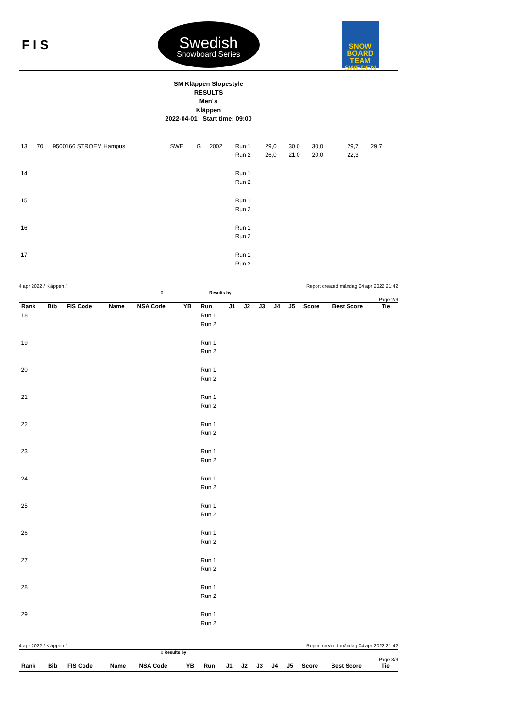F I S
Swedish
Snowboard Series
SNOW BOARD TEAM SWEDEN
SM Kläppen Slopestyle
RESULTS
Men´s
Kläppen
2022-04-01 Start time: 09:00
| 13 | 70 | 9500166 STROEM Hampus | SWE | G | 2002 | Run 1 | 29,0 | 30,0 | 30,0 | | | 29,7 | 29,7 | |
| | | | | | | Run 2 | 26,0 | 21,0 | 20,0 | | | 22,3 | | |
| 14 | | | | | | Run 1 | | | | | | | | |
| | | | | | | Run 2 | | | | | | | | |
| 15 | | | | | | Run 1 | | | | | | | | |
| | | | | | | Run 2 | | | | | | | | |
| 16 | | | | | | Run 1 | | | | | | | | |
| | | | | | | Run 2 | | | | | | | | |
| 17 | | | | | | Run 1 | | | | | | | | |
| | | | | | | Run 2 | | | | | | | | |
4 apr 2022 / Kläppen / Report created måndag 04 apr 2022 21:42
0 Results by
Page 2/9
| Rank | Bib | FIS Code | Name | NSA Code | YB | Run | J1 | J2 | J3 | J4 | J5 | Score | Best Score | Tie |
| --- | --- | --- | --- | --- | --- | --- | --- | --- | --- | --- | --- | --- | --- | --- |
| 18 | | | | | | Run 1 | | | | | | | | |
| | | | | | | Run 2 | | | | | | | | |
| 19 | | | | | | Run 1 | | | | | | | | |
| | | | | | | Run 2 | | | | | | | | |
| 20 | | | | | | Run 1 | | | | | | | | |
| | | | | | | Run 2 | | | | | | | | |
| 21 | | | | | | Run 1 | | | | | | | | |
| | | | | | | Run 2 | | | | | | | | |
| 22 | | | | | | Run 1 | | | | | | | | |
| | | | | | | Run 2 | | | | | | | | |
| 23 | | | | | | Run 1 | | | | | | | | |
| | | | | | | Run 2 | | | | | | | | |
| 24 | | | | | | Run 1 | | | | | | | | |
| | | | | | | Run 2 | | | | | | | | |
| 25 | | | | | | Run 1 | | | | | | | | |
| | | | | | | Run 2 | | | | | | | | |
| 26 | | | | | | Run 1 | | | | | | | | |
| | | | | | | Run 2 | | | | | | | | |
| 27 | | | | | | Run 1 | | | | | | | | |
| | | | | | | Run 2 | | | | | | | | |
| 28 | | | | | | Run 1 | | | | | | | | |
| | | | | | | Run 2 | | | | | | | | |
| 29 | | | | | | Run 1 | | | | | | | | |
| | | | | | | Run 2 | | | | | | | | |
4 apr 2022 / Kläppen / Report created måndag 04 apr 2022 21:42
0 Results by
Page 3/9
| Rank | Bib | FIS Code | Name | NSA Code | YB | Run | J1 | J2 | J3 | J4 | J5 | Score | Best Score | Tie |
| --- | --- | --- | --- | --- | --- | --- | --- | --- | --- | --- | --- | --- | --- | --- |